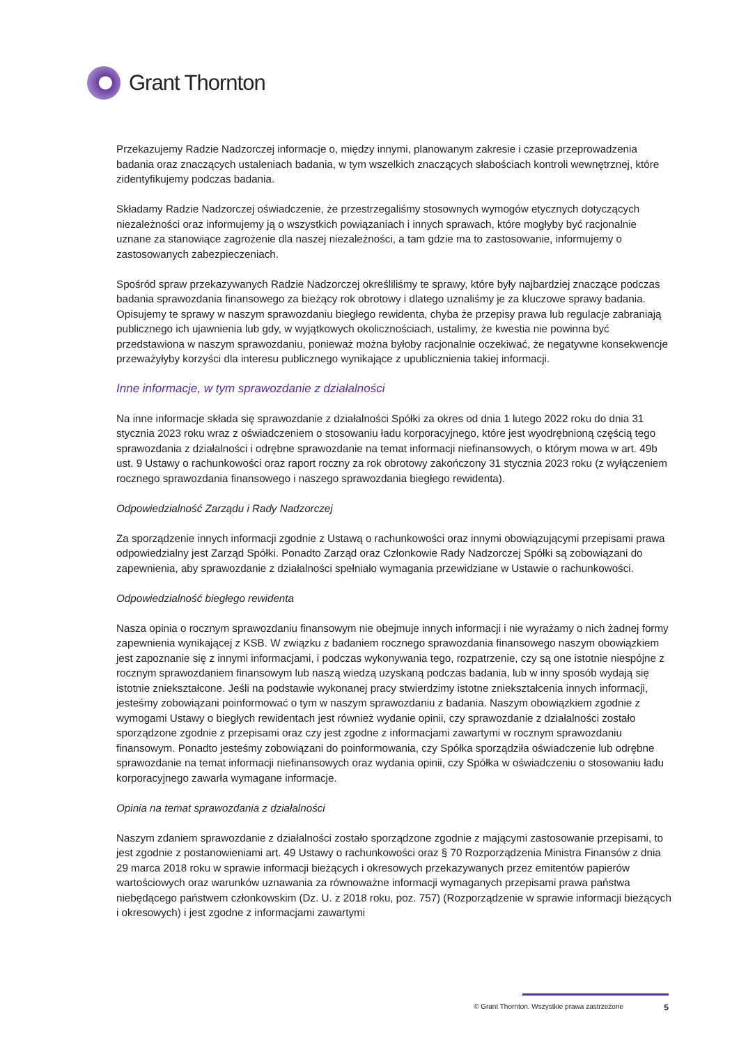Grant Thornton
Przekazujemy Radzie Nadzorczej informacje o, między innymi, planowanym zakresie i czasie przeprowadzenia badania oraz znaczących ustaleniach badania, w tym wszelkich znaczących słabościach kontroli wewnętrznej, które zidentyfikujemy podczas badania.
Składamy Radzie Nadzorczej oświadczenie, że przestrzegaliśmy stosownych wymogów etycznych dotyczących niezależności oraz informujemy ją o wszystkich powiązaniach i innych sprawach, które mogłyby być racjonalnie uznane za stanowiące zagrożenie dla naszej niezależności, a tam gdzie ma to zastosowanie, informujemy o zastosowanych zabezpieczeniach.
Spośród spraw przekazywanych Radzie Nadzorczej określiliśmy te sprawy, które były najbardziej znaczące podczas badania sprawozdania finansowego za bieżący rok obrotowy i dlatego uznaliśmy je za kluczowe sprawy badania. Opisujemy te sprawy w naszym sprawozdaniu biegłego rewidenta, chyba że przepisy prawa lub regulacje zabraniają publicznego ich ujawnienia lub gdy, w wyjątkowych okolicznościach, ustalimy, że kwestia nie powinna być przedstawiona w naszym sprawozdaniu, ponieważ można byłoby racjonalnie oczekiwać, że negatywne konsekwencje przeważyłyby korzyści dla interesu publicznego wynikające z upublicznienia takiej informacji.
Inne informacje, w tym sprawozdanie z działalności
Na inne informacje składa się sprawozdanie z działalności Spółki za okres od dnia 1 lutego 2022 roku do dnia 31 stycznia 2023 roku wraz z oświadczeniem o stosowaniu ładu korporacyjnego, które jest wyodrębnioną częścią tego sprawozdania z działalności i odrębne sprawozdanie na temat informacji niefinansowych, o którym mowa w art. 49b ust. 9 Ustawy o rachunkowości oraz raport roczny za rok obrotowy zakończony 31 stycznia 2023 roku (z wyłączeniem rocznego sprawozdania finansowego i naszego sprawozdania biegłego rewidenta).
Odpowiedzialność Zarządu i Rady Nadzorczej
Za sporządzenie innych informacji zgodnie z Ustawą o rachunkowości oraz innymi obowiązującymi przepisami prawa odpowiedzialny jest Zarząd Spółki. Ponadto Zarząd oraz Członkowie Rady Nadzorczej Spółki są zobowiązani do zapewnienia, aby sprawozdanie z działalności spełniało wymagania przewidziane w Ustawie o rachunkowości.
Odpowiedzialność biegłego rewidenta
Nasza opinia o rocznym sprawozdaniu finansowym nie obejmuje innych informacji i nie wyrażamy o nich żadnej formy zapewnienia wynikającej z KSB. W związku z badaniem rocznego sprawozdania finansowego naszym obowiązkiem jest zapoznanie się z innymi informacjami, i podczas wykonywania tego, rozpatrzenie, czy są one istotnie niespójne z rocznym sprawozdaniem finansowym lub naszą wiedzą uzyskaną podczas badania, lub w inny sposób wydają się istotnie zniekształcone. Jeśli na podstawie wykonanej pracy stwierdzimy istotne zniekształcenia innych informacji, jesteśmy zobowiązani poinformować o tym w naszym sprawozdaniu z badania. Naszym obowiązkiem zgodnie z wymogami Ustawy o biegłych rewidentach jest również wydanie opinii, czy sprawozdanie z działalności zostało sporządzone zgodnie z przepisami oraz czy jest zgodne z informacjami zawartymi w rocznym sprawozdaniu finansowym. Ponadto jesteśmy zobowiązani do poinformowania, czy Spółka sporządziła oświadczenie lub odrębne sprawozdanie na temat informacji niefinansowych oraz wydania opinii, czy Spółka w oświadczeniu o stosowaniu ładu korporacyjnego zawarła wymagane informacje.
Opinia na temat sprawozdania z działalności
Naszym zdaniem sprawozdanie z działalności zostało sporządzone zgodnie z mającymi zastosowanie przepisami, to jest zgodnie z postanowieniami art. 49 Ustawy o rachunkowości oraz § 70 Rozporządzenia Ministra Finansów z dnia 29 marca 2018 roku w sprawie informacji bieżących i okresowych przekazywanych przez emitentów papierów wartościowych oraz warunków uznawania za równoważne informacji wymaganych przepisami prawa państwa niebędącego państwem członkowskim (Dz. U. z 2018 roku, poz. 757) (Rozporządzenie w sprawie informacji bieżących i okresowych) i jest zgodne z informacjami zawartymi
© Grant Thornton. Wszystkie prawa zastrzeżone 5